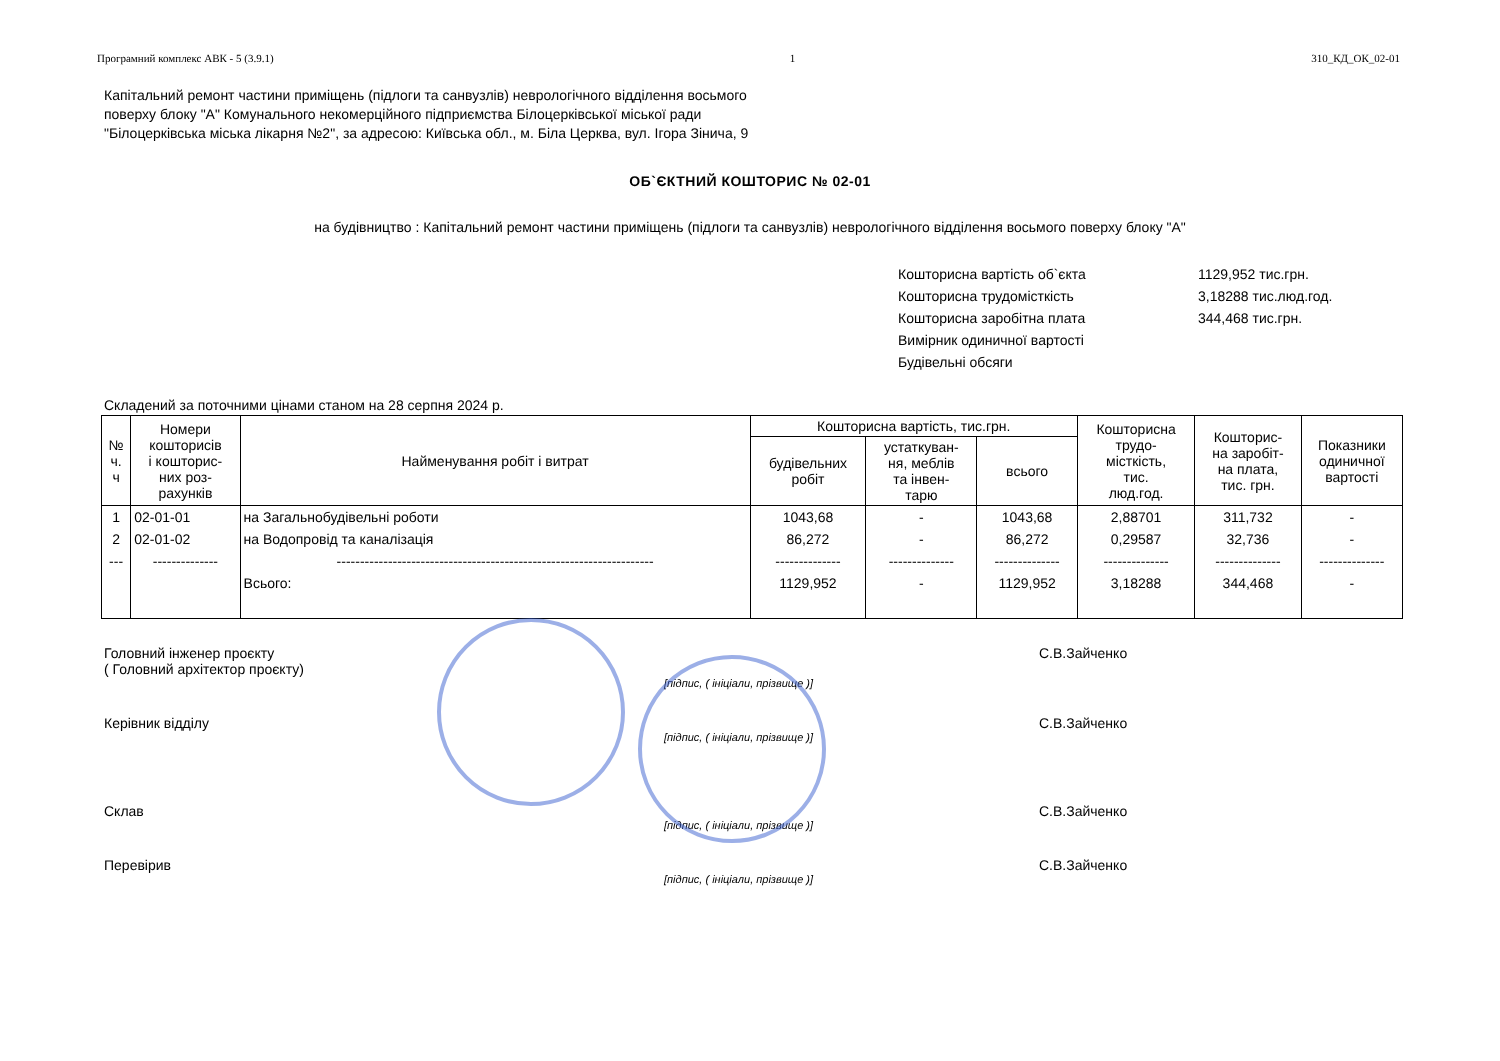Програмний комплекс АВК - 5 (3.9.1) 1 310_КД_ОК_02-01
Капітальний ремонт частини приміщень (підлоги та санвузлів) неврологічного відділення восьмого
поверху блоку "А" Комунального некомерційного підприємства Білоцерківської міської ради
"Білоцерківська міська лікарня №2", за адресою: Київська обл., м. Біла Церква, вул. Ігора Зінича, 9
ОБ`ЄКТНИЙ КОШТОРИС № 02-01
на будівництво : Капітальний ремонт частини приміщень (підлоги та санвузлів) неврологічного відділення восьмого поверху блоку "А"
Кошторисна вартість об`єкта 1129,952 тис.грн.
Кошторисна трудомісткість 3,18288 тис.люд.год.
Кошторисна заробітна плата 344,468 тис.грн.
Вимірник одиничної вартості
Будівельні обсяги
Складений за поточними цінами станом на 28 серпня 2024 р.
| № ч. ч | Номери кошторисів і кошторис- них роз- рахунків | Найменування робіт і витрат | Кошторисна вартість, тис.грн. | | | Кошторисна трудо- місткість, тис. люд.год. | Кошторис- на заробіт- на плата, тис. грн. | Показники одиничної вартості |
| --- | --- | --- | --- | --- | --- | --- | --- | --- |
| | | | будівельних робіт | устаткуван- ня, меблів та інвен- тарю | всього | | | |
| 1 | 02-01-01 | на Загальнобудівельні роботи | 1043,68 | - | 1043,68 | 2,88701 | 311,732 | - |
| 2 | 02-01-02 | на Водопровід та каналізація | 86,272 | - | 86,272 | 0,29587 | 32,736 | - |
| --- | -------------- | -------------------------------------------------------------------- | -------------- | -------------- | -------------- | -------------- | -------------- | -------------- |
| | | Всього: | 1129,952 | - | 1129,952 | 3,18288 | 344,468 | - |
Головний інженер проєкту
( Головний архітектор проєкту)
[підпис, ( ініціали, прізвище )]
С.В.Зайченко
Керівник відділу
[підпис, ( ініціали, прізвище )]
С.В.Зайченко
Склав
[підпис, ( ініціали, прізвище )]
С.В.Зайченко
Перевірив
[підпис, ( ініціали, прізвище )]
С.В.Зайченко